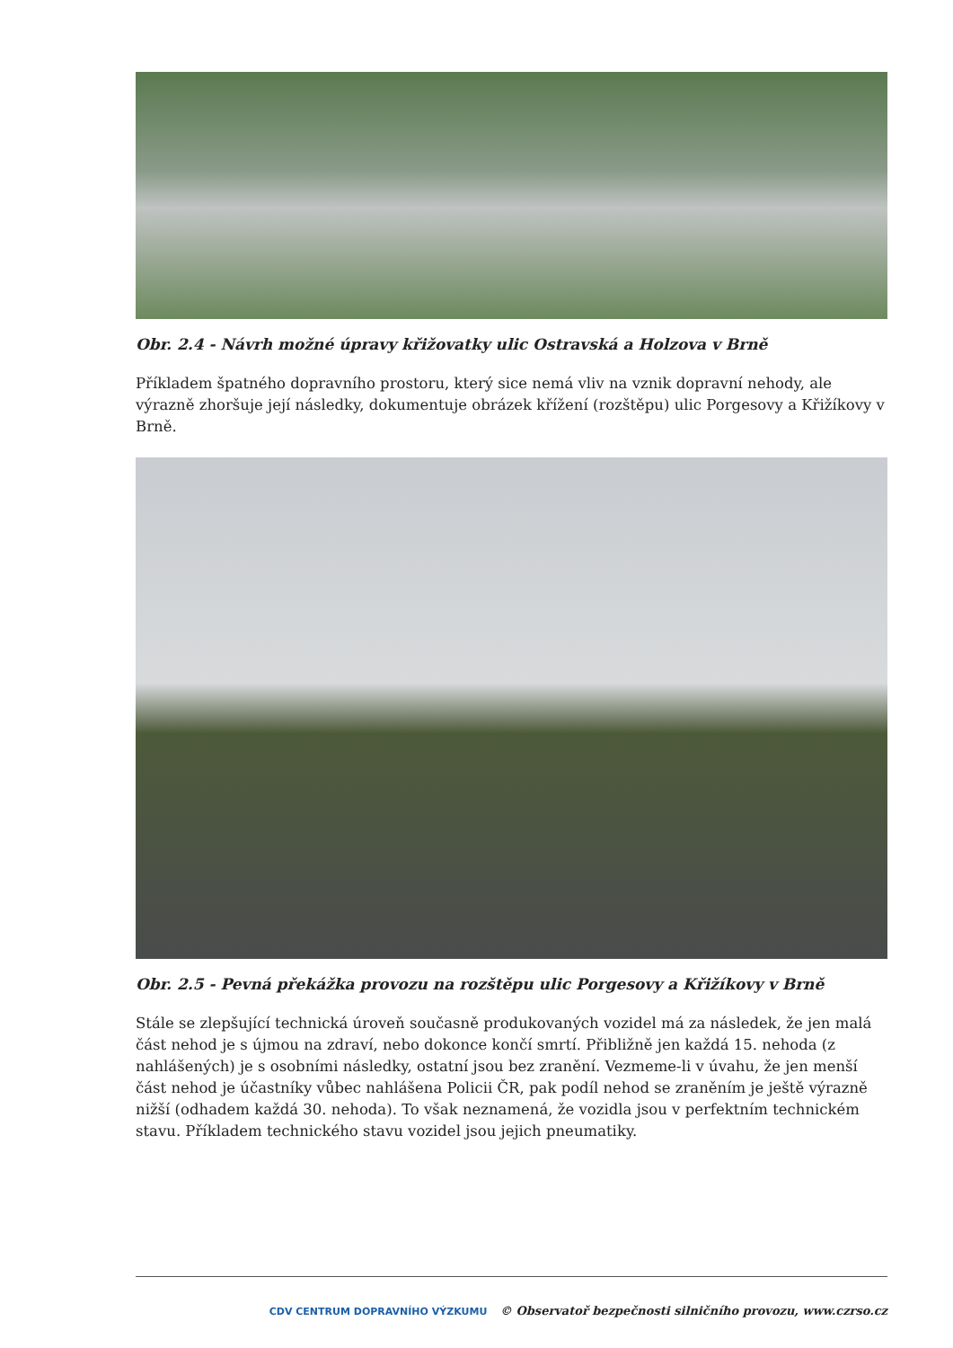Obr. 2.4 - Návrh možné úpravy křižovatky ulic Ostravská a Holzova v Brně
Příkladem špatného dopravního prostoru, který sice nemá vliv na vznik dopravní nehody, ale výrazně zhoršuje její následky, dokumentuje obrázek křížení (rozštěpu) ulic Porgesovy a Křižíkovy v Brně.
Obr. 2.5 - Pevná překážka provozu na rozštěpu ulic Porgesovy a Křižíkovy v Brně
Stále se zlepšující technická úroveň současně produkovaných vozidel má za následek, že jen malá část nehod je s újmou na zdraví, nebo dokonce končí smrtí. Přibližně jen každá 15. nehoda (z nahlášených) je s osobními následky, ostatní jsou bez zranění. Vezmeme-li v úvahu, že jen menší část nehod je účastníky vůbec nahlášena Policii ČR, pak podíl nehod se zraněním je ještě výrazně nižší (odhadem každá 30. nehoda). To však neznamená, že vozidla jsou v perfektním technickém stavu. Příkladem technického stavu vozidel jsou jejich pneumatiky.
CDV CENTRUM DOPRAVNÍHO VÝZKUMU © Observatoř bezpečnosti silničního provozu, www.czrso.cz